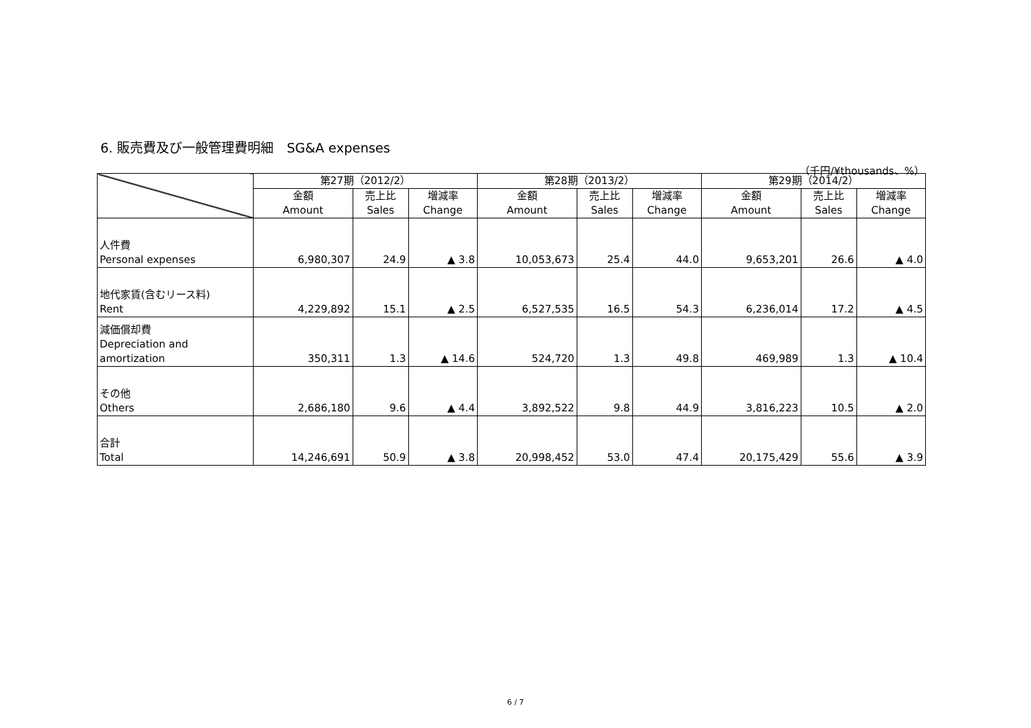6. 販売費及び一般管理費明細　SG&A expenses
（千円/¥thousands、%）
| | 第27期（2012/2） | | | 第28期（2013/2） | | | 第29期（2014/2） | | |
| --- | --- | --- | --- | --- | --- | --- | --- | --- | --- |
| | 金額 Amount | 売上比 Sales | 増減率 Change | 金額 Amount | 売上比 Sales | 増減率 Change | 金額 Amount | 売上比 Sales | 増減率 Change |
| 人件費 Personal expenses | 6,980,307 | 24.9 | ▲ 3.8 | 10,053,673 | 25.4 | 44.0 | 9,653,201 | 26.6 | ▲ 4.0 |
| 地代家賃(含むリース料) Rent | 4,229,892 | 15.1 | ▲ 2.5 | 6,527,535 | 16.5 | 54.3 | 6,236,014 | 17.2 | ▲ 4.5 |
| 減価償却費 Depreciation and amortization | 350,311 | 1.3 | ▲ 14.6 | 524,720 | 1.3 | 49.8 | 469,989 | 1.3 | ▲ 10.4 |
| その他 Others | 2,686,180 | 9.6 | ▲ 4.4 | 3,892,522 | 9.8 | 44.9 | 3,816,223 | 10.5 | ▲ 2.0 |
| 合計 Total | 14,246,691 | 50.9 | ▲ 3.8 | 20,998,452 | 53.0 | 47.4 | 20,175,429 | 55.6 | ▲ 3.9 |
6 / 7